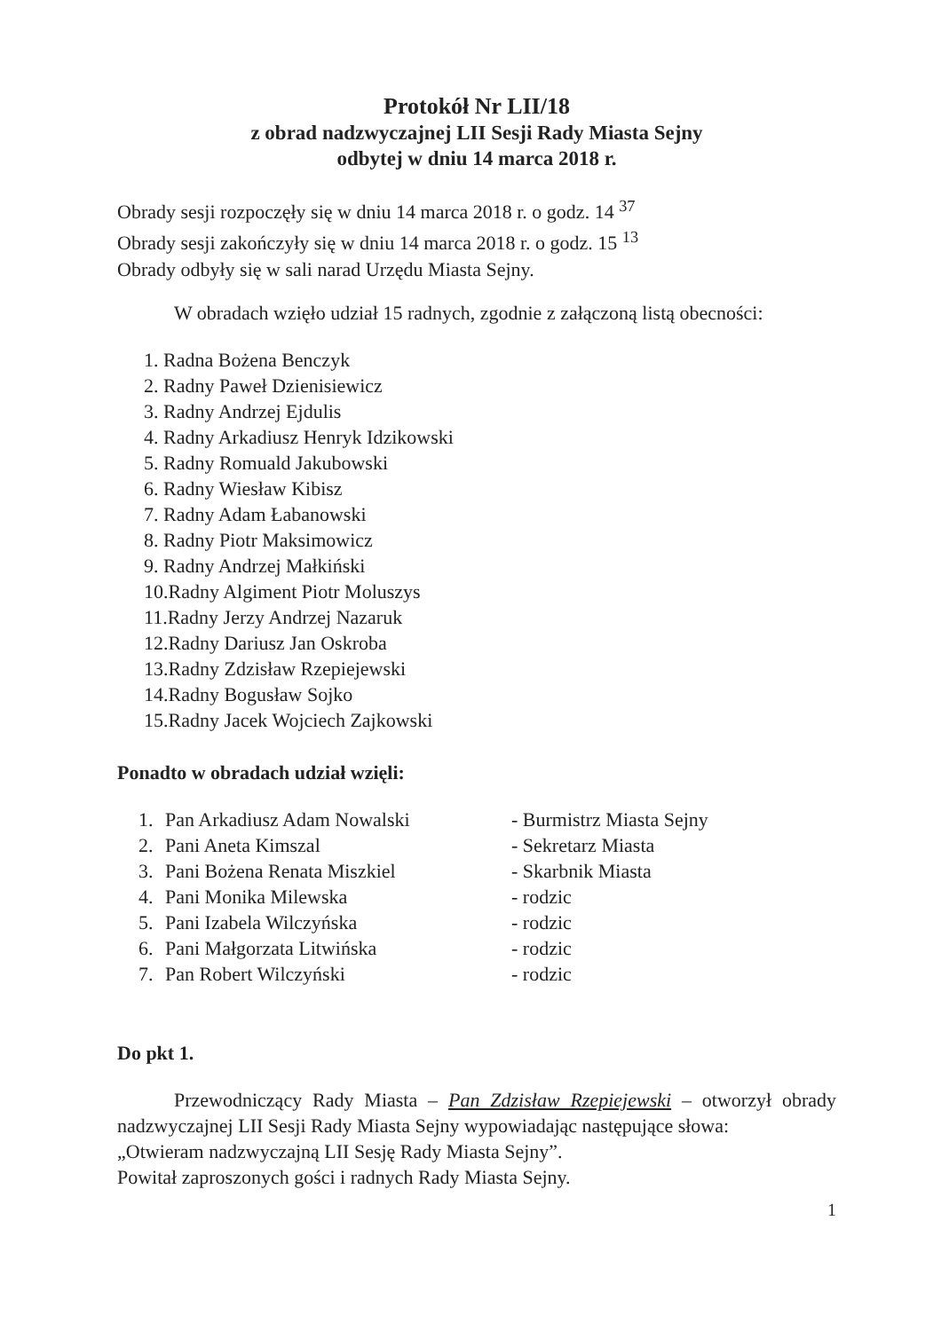Protokół Nr LII/18
z obrad nadzwyczajnej LII Sesji Rady Miasta Sejny
odbytej w dniu 14 marca 2018 r.
Obrady sesji rozpoczęły się w dniu 14 marca 2018 r. o godz. 14 <sup>37</sup>
Obrady sesji zakończyły się w dniu 14 marca 2018 r. o godz. 15 <sup>13</sup>
Obrady odbyły się w sali narad Urzędu Miasta Sejny.
W obradach wzięło udział 15 radnych, zgodnie z załączoną listą obecności:
1. Radna Bożena Benczyk
2. Radny Paweł Dzienisiewicz
3. Radny Andrzej Ejdulis
4. Radny Arkadiusz Henryk Idzikowski
5. Radny Romuald Jakubowski
6. Radny Wiesław Kibisz
7. Radny Adam Łabanowski
8. Radny Piotr Maksimowicz
9. Radny Andrzej Małkiński
10.Radny Algiment Piotr Moluszys
11.Radny Jerzy Andrzej Nazaruk
12.Radny Dariusz Jan Oskroba
13.Radny Zdzisław Rzepiejewski
14.Radny Bogusław Sojko
15.Radny Jacek Wojciech Zajkowski
Ponadto w obradach udział wzięli:
1. Pan Arkadiusz Adam Nowalski - Burmistrz Miasta Sejny
2. Pani Aneta Kimszal - Sekretarz Miasta
3. Pani Bożena Renata Miszkiel - Skarbnik Miasta
4. Pani Monika Milewska - rodzic
5. Pani Izabela Wilczyńska - rodzic
6. Pani Małgorzata Litwińska - rodzic
7. Pan Robert Wilczyński - rodzic
Do pkt 1.
Przewodniczący Rady Miasta – Pan Zdzisław Rzepiejewski – otworzył obrady nadzwyczajnej LII Sesji Rady Miasta Sejny wypowiadając następujące słowa:
„Otwieram nadzwyczajną LII Sesję Rady Miasta Sejny”.
Powitał zaproszonych gości i radnych Rady Miasta Sejny.
1